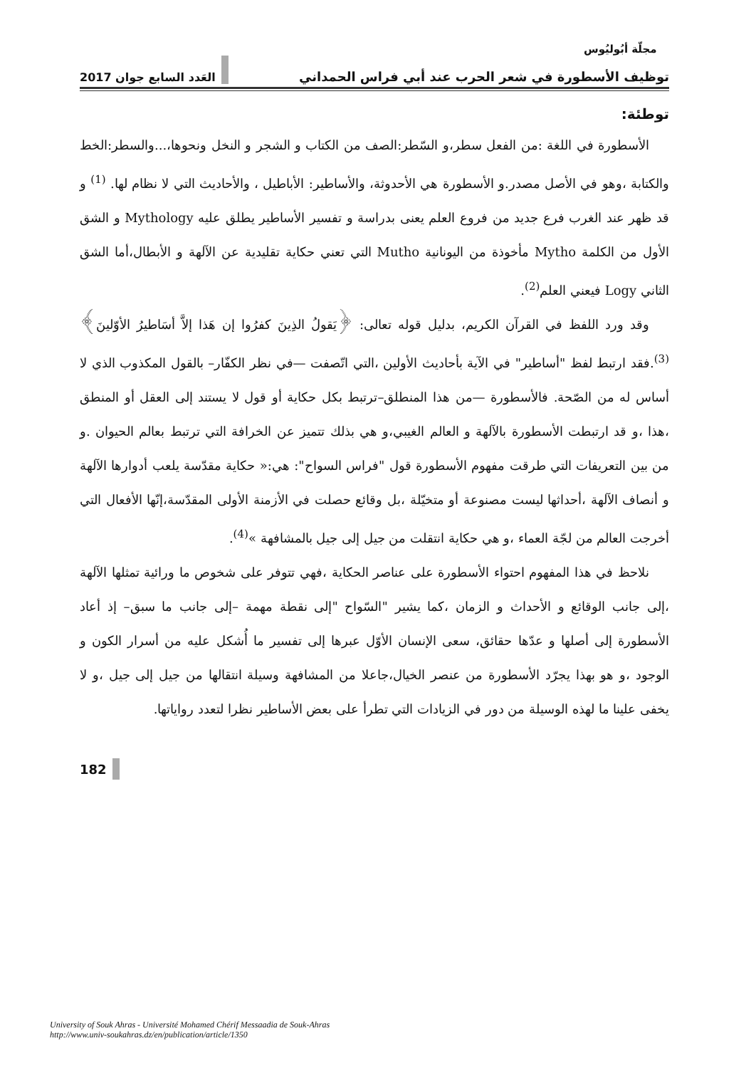مجلّة أبُوليُوس
توظيف الأسطورة في شعر الحرب عند أبي فراس الحمداني العَدد السابع جوان 2017
توطئة:
الأسطورة في اللغة :من الفعل سطر،و السّطر:الصف من الكتاب و الشجر و النخل ونحوها،...والسطر:الخط والكتابة ،وهو في الأصل مصدر.و الأسطورة هي الأحدوثة، والأساطير: الأباطيل ، والأحاديث التي لا نظام لها. <sup>(1)</sup> و قد ظهر عند الغرب فرع جديد من فروع العلم يعنى بدراسة و تفسير الأساطير يطلق عليه Mythology و الشق الأول من الكلمة Mytho مأخوذة من اليونانية Mutho التي تعني حكاية تقليدية عن الآلهة و الأبطال،أما الشق الثاني Logy فيعني العلم<sup>(2)</sup>.
وقد ورد اللفظ في القرآن الكريم، بدليل قوله تعالى: ﴿يَقولُ الذِينَ كفرُوا إن هَذا إلاَّ أسَاطيرُ الأوّلينَ﴾ <sup>(3)</sup>.فقد ارتبط لفظ "أساطير" في الآية بأحاديث الأولين ،التي اتّصفت —في نظر الكفّار– بالقول المكذوب الذي لا أساس له من الصّحة. فالأسطورة —من هذا المنطلق–ترتبط بكل حكاية أو قول لا يستند إلى العقل أو المنطق ،هذا ،و قد ارتبطت الأسطورة بالآلهة و العالم الغيبي،و هي بذلك تتميز عن الخرافة التي ترتبط بعالم الحيوان .و من بين التعريفات التي طرقت مفهوم الأسطورة قول "فراس السواح": هي:« حكاية مقدّسة يلعب أدوارها الآلهة و أنصاف الآلهة ،أحداثها ليست مصنوعة أو متخيّلة ،بل وقائع حصلت في الأزمنة الأولى المقدّسة،إنّها الأفعال التي أخرجت العالم من لجّة العماء ،و هي حكاية انتقلت من جيل إلى جيل بالمشافهة »<sup>(4)</sup>.
نلاحظ في هذا المفهوم احتواء الأسطورة على عناصر الحكاية ،فهي تتوفر على شخوص ما ورائية تمثلها الآلهة ،إلى جانب الوقائع و الأحداث و الزمان ،كما يشير "السّواح "إلى نقطة مهمة –إلى جانب ما سبق– إذ أعاد الأسطورة إلى أصلها و عدّها حقائق، سعى الإنسان الأوّل عبرها إلى تفسير ما أُشكل عليه من أسرار الكون و الوجود ،و هو بهذا يجرّد الأسطورة من عنصر الخيال،جاعلا من المشافهة وسيلة انتقالها من جيل إلى جيل ،و لا يخفى علينا ما لهذه الوسيلة من دور في الزيادات التي تطرأ على بعض الأساطير نظرا لتعدد رواياتها.
182
University of Souk Ahras - Université Mohamed Chérif Messaadia de Souk-Ahras
http://www.univ-soukahras.dz/en/publication/article/1350